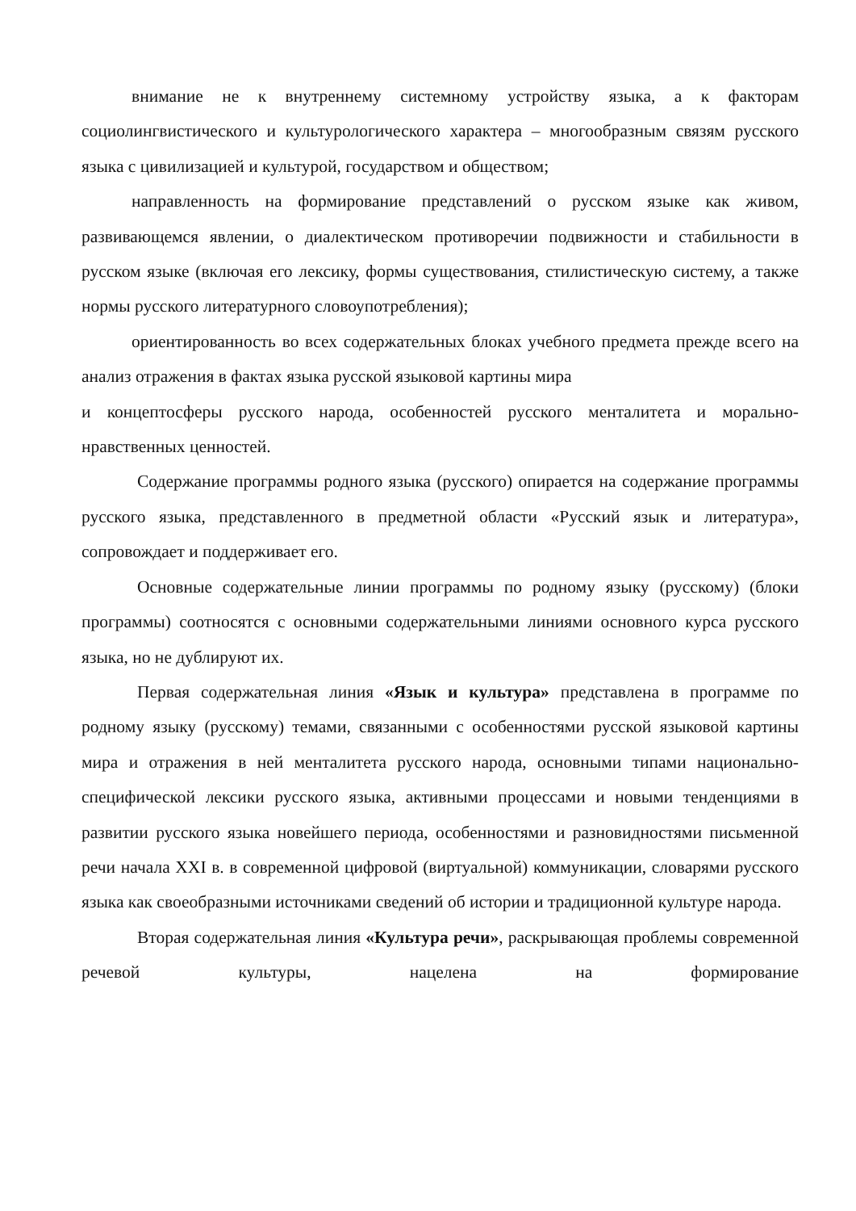внимание не к внутреннему системному устройству языка, а к факторам социолингвистического и культурологического характера – многообразным связям русского языка с цивилизацией и культурой, государством и обществом;
направленность на формирование представлений о русском языке как живом, развивающемся явлении, о диалектическом противоречии подвижности и стабильности в русском языке (включая его лексику, формы существования, стилистическую систему, а также нормы русского литературного словоупотребления);
ориентированность во всех содержательных блоках учебного предмета прежде всего на анализ отражения в фактах языка русской языковой картины мира
и концептосферы русского народа, особенностей русского менталитета и морально-нравственных ценностей.
Содержание программы родного языка (русского) опирается на содержание программы русского языка, представленного в предметной области «Русский язык и литература», сопровождает и поддерживает его.
Основные содержательные линии программы по родному языку (русскому) (блоки программы) соотносятся с основными содержательными линиями основного курса русского языка, но не дублируют их.
Первая содержательная линия «Язык и культура» представлена в программе по родному языку (русскому) темами, связанными с особенностями русской языковой картины мира и отражения в ней менталитета русского народа, основными типами национально-специфической лексики русского языка, активными процессами и новыми тенденциями в развитии русского языка новейшего периода, особенностями и разновидностями письменной речи начала XXI в. в современной цифровой (виртуальной) коммуникации, словарями русского языка как своеобразными источниками сведений об истории и традиционной культуре народа.
Вторая содержательная линия «Культура речи», раскрывающая проблемы современной речевой культуры, нацелена на формирование